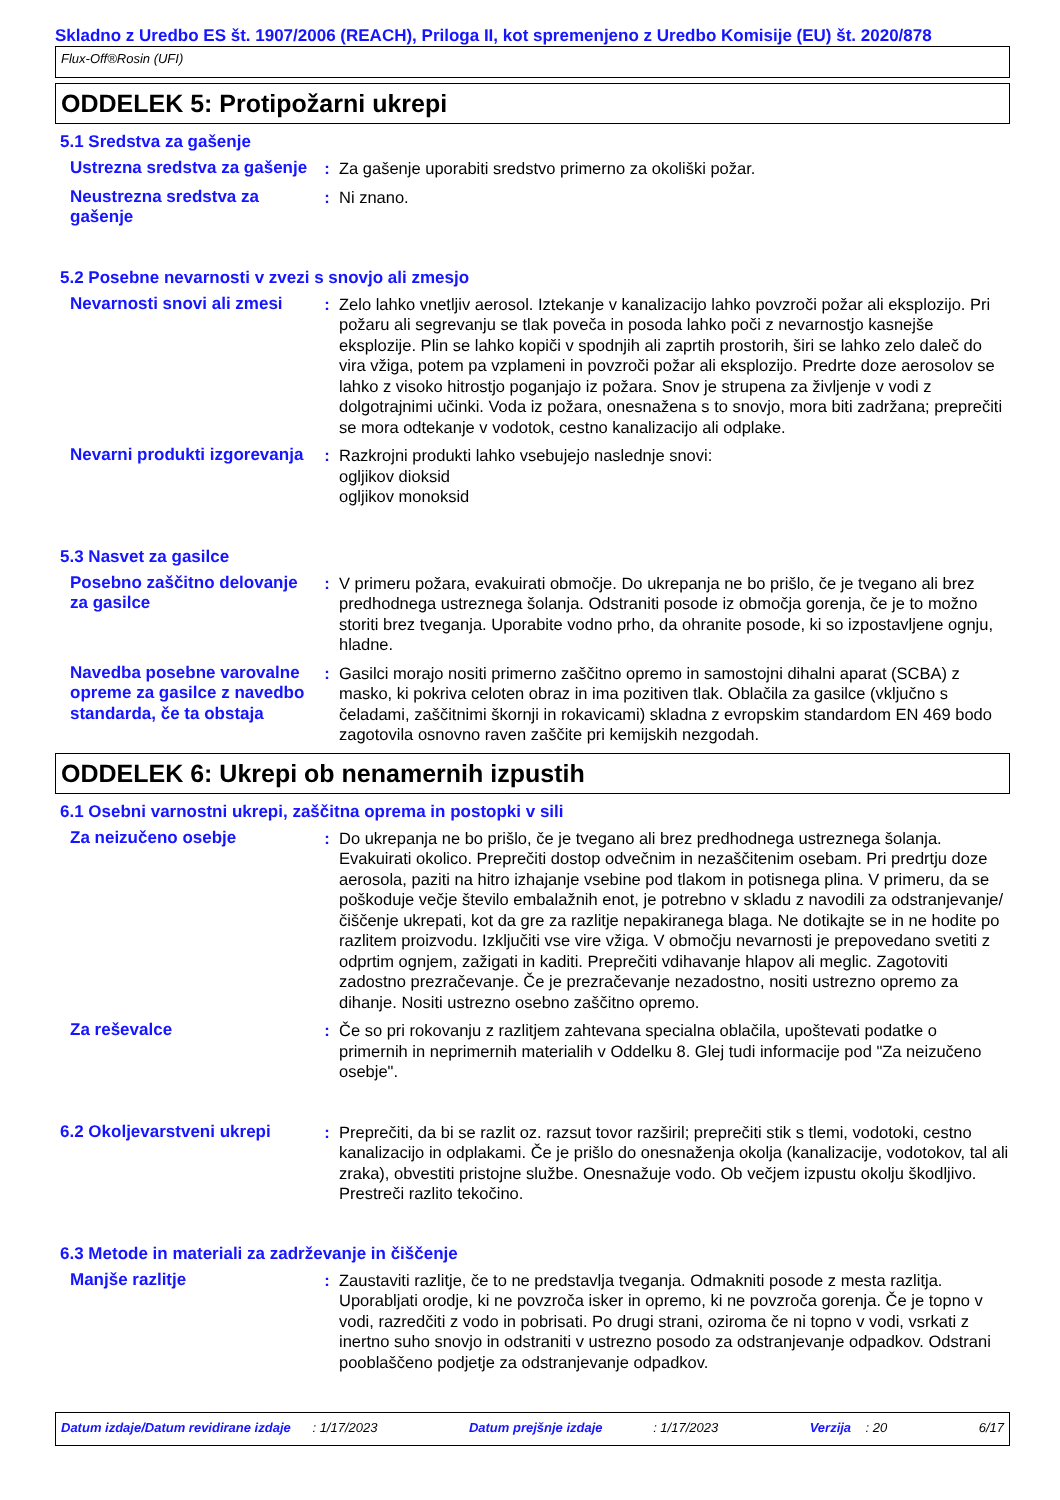Skladno z Uredbo ES št. 1907/2006 (REACH), Priloga II, kot spremenjeno z Uredbo Komisije (EU) št. 2020/878
Flux-Off®Rosin (UFI)
ODDELEK 5: Protipožarni ukrepi
5.1 Sredstva za gašenje
Ustrezna sredstva za gašenje
: Za gašenje uporabiti sredstvo primerno za okoliški požar.
Neustrezna sredstva za gašenje
: Ni znano.
5.2 Posebne nevarnosti v zvezi s snovjo ali zmesjo
Nevarnosti snovi ali zmesi
: Zelo lahko vnetljiv aerosol. Iztekanje v kanalizacijo lahko povzroči požar ali eksplozijo. Pri požaru ali segrevanju se tlak poveča in posoda lahko poči z nevarnostjo kasnejše eksplozije. Plin se lahko kopiči v spodnjih ali zaprtih prostorih, širi se lahko zelo daleč do vira vžiga, potem pa vzplameni in povzroči požar ali eksplozijo. Predrte doze aerosolov se lahko z visoko hitrostjo poganjajo iz požara. Snov je strupena za življenje v vodi z dolgotrajnimi učinki. Voda iz požara, onesnažena s to snovjo, mora biti zadržana; preprečiti se mora odtekanje v vodotok, cestno kanalizacijo ali odplake.
Nevarni produkti izgorevanja
: Razkrojni produkti lahko vsebujejo naslednje snovi:
ogljikov dioksid
ogljikov monoksid
5.3 Nasvet za gasilce
Posebno zaščitno delovanje za gasilce
: V primeru požara, evakuirati območje. Do ukrepanja ne bo prišlo, če je tvegano ali brez predhodnega ustreznega šolanja. Odstraniti posode iz območja gorenja, če je to možno storiti brez tveganja. Uporabite vodno prho, da ohranite posode, ki so izpostavljene ognju, hladne.
Navedba posebne varovalne opreme za gasilce z navedbo standarda, če ta obstaja
: Gasilci morajo nositi primerno zaščitno opremo in samostojni dihalni aparat (SCBA) z masko, ki pokriva celoten obraz in ima pozitiven tlak. Oblačila za gasilce (vključno s čeladami, zaščitnimi škornji in rokavicami) skladna z evropskim standardom EN 469 bodo zagotovila osnovno raven zaščite pri kemijskih nezgodah.
ODDELEK 6: Ukrepi ob nenamernih izpustih
6.1 Osebni varnostni ukrepi, zaščitna oprema in postopki v sili
Za neizučeno osebje : Do ukrepanja ne bo prišlo, če je tvegano ali brez predhodnega ustreznega šolanja. Evakuirati okolico. Preprečiti dostop odvečnim in nezaščitenim osebam. Pri predrtju doze aerosola, paziti na hitro izhajanje vsebine pod tlakom in potisnega plina. V primeru, da se poškoduje večje število embalažnih enot, je potrebno v skladu z navodili za odstranjevanje/čiščenje ukrepati, kot da gre za razlitje nepakiranega blaga. Ne dotikajte se in ne hodite po razlitem proizvodu. Izključiti vse vire vžiga. V območju nevarnosti je prepovedano svetiti z odprtim ognjem, zažigati in kaditi. Preprečiti vdihavanje hlapov ali meglic. Zagotoviti zadostno prezračevanje. Če je prezračevanje nezadostno, nositi ustrezno opremo za dihanje. Nositi ustrezno osebno zaščitno opremo.
Za reševalce : Če so pri rokovanju z razlitjem zahtevana specialna oblačila, upoštevati podatke o primernih in neprimernih materialih v Oddelku 8. Glej tudi informacije pod "Za neizučeno osebje".
6.2 Okoljevarstveni ukrepi
: Preprečiti, da bi se razlit oz. razsut tovor razširil; preprečiti stik s tlemi, vodotoki, cestno kanalizacijo in odplakami. Če je prišlo do onesnaženja okolja (kanalizacije, vodotokov, tal ali zraka), obvestiti pristojne službe. Onesnažuje vodo. Ob večjem izpustu okolju škodljivo. Prestreči razlito tekočino.
6.3 Metode in materiali za zadrževanje in čiščenje
Manjše razlitje : Zaustaviti razlitje, če to ne predstavlja tveganja. Odmakniti posode z mesta razlitja. Uporabljati orodje, ki ne povzroča isker in opremo, ki ne povzroča gorenja. Če je topno v vodi, razredčiti z vodo in pobrisati. Po drugi strani, oziroma če ni topno v vodi, vsrkati z inertno suho snovjo in odstraniti v ustrezno posodo za odstranjevanje odpadkov. Odstrani pooblaščeno podjetje za odstranjevanje odpadkov.
Datum izdaje/Datum revidirane izdaje : 1/17/2023 Datum prejšnje izdaje : 1/17/2023 Verzija : 20 6/17